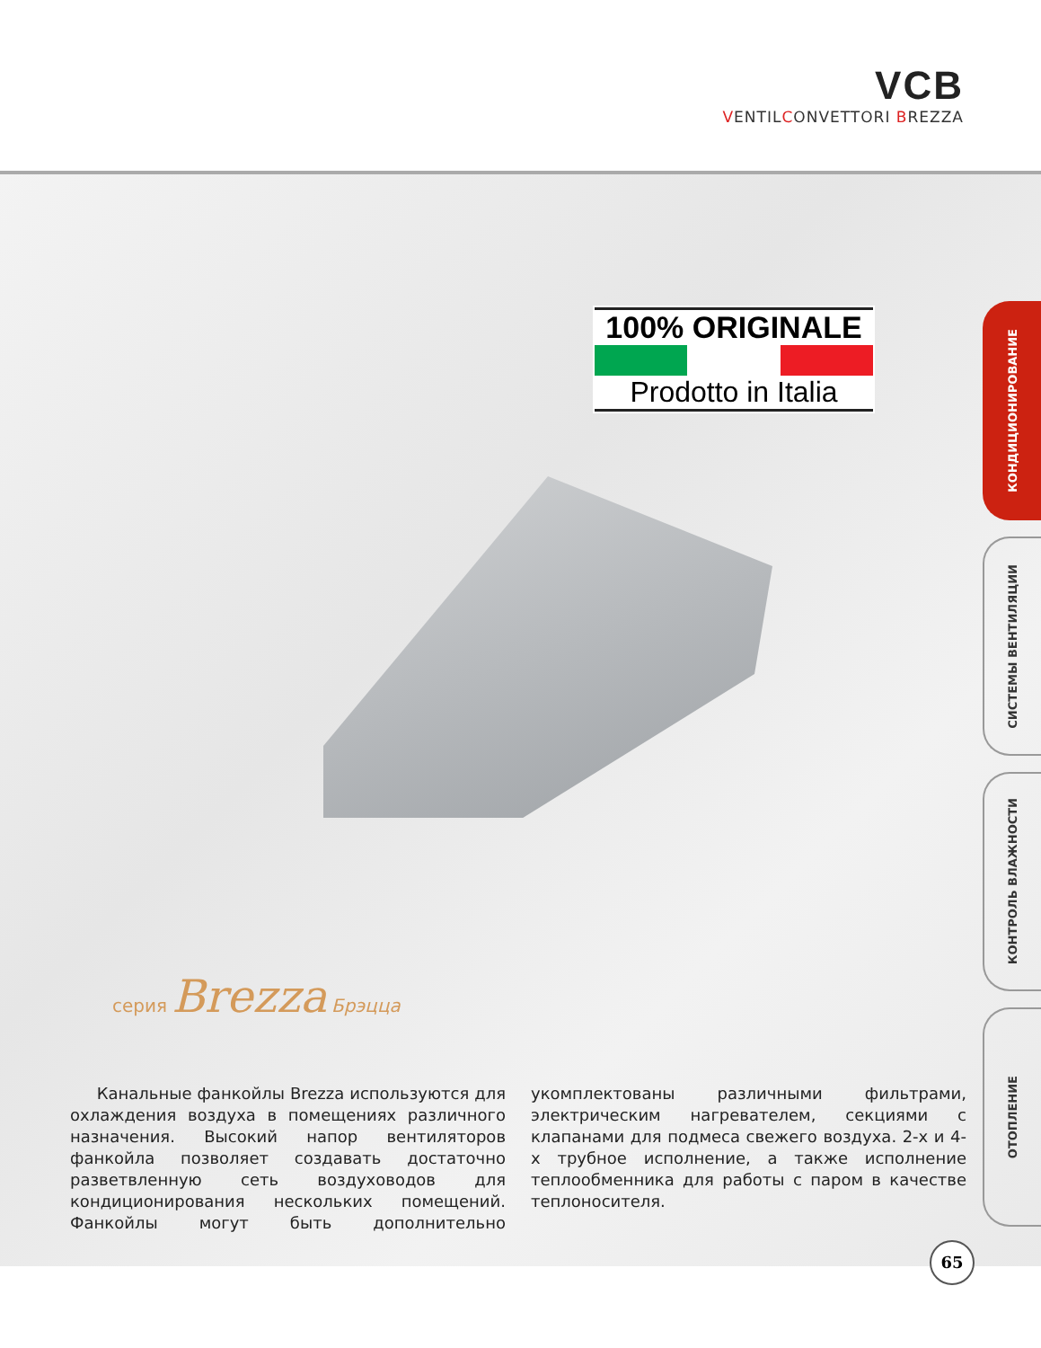VCB
VENTILCONVETTORI BREZZA
100% ORIGINALE
Prodotto in Italia
КОНДИЦИОНИРОВАНИЕ
СИСТЕМЫ ВЕНТИЛЯЦИИ
КОНТРОЛЬ ВЛАЖНОСТИ
ОТОПЛЕНИЕ
серия Brezza Брэцца
Канальные фанкойлы Brezza используются для охлаждения воздуха в помещениях различного назначения. Высокий напор вентиляторов фанкойла позволяет создавать достаточно разветвленную сеть воздуховодов для кондиционирования нескольких помещений. Фанкойлы могут быть дополнительно укомплектованы различными фильтрами, электрическим нагревателем, секциями с клапанами для подмеса свежего воздуха. 2-х и 4-х трубное исполнение, а также исполнение теплообменника для работы с паром в качестве теплоносителя.
65